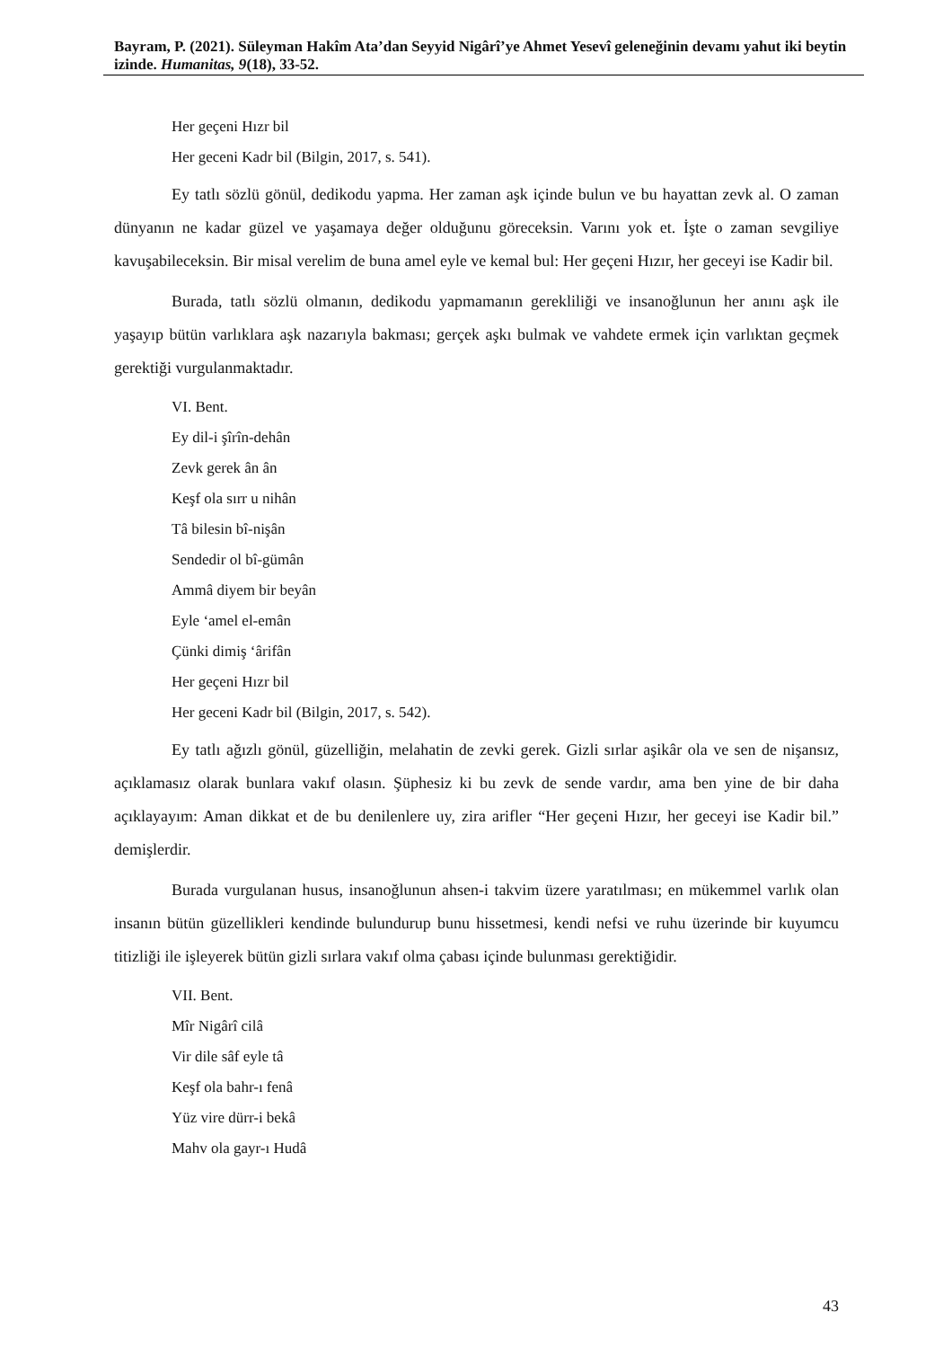Bayram, P. (2021). Süleyman Hakîm Ata’dan Seyyid Nigârî’ye Ahmet Yesevî geleneğinin devamı yahut iki beytin izinde. Humanitas, 9(18), 33-52.
Her geçeni Hızr bil
Her geceni Kadr bil (Bilgin, 2017, s. 541).
Ey tatlı sözlü gönül, dedikodu yapma. Her zaman aşk içinde bulun ve bu hayattan zevk al. O zaman dünyanın ne kadar güzel ve yaşamaya değer olduğunu göreceksin. Varını yok et. İşte o zaman sevgiliye kavuşabileceksin. Bir misal verelim de buna amel eyle ve kemal bul: Her geçeni Hızır, her geceyi ise Kadir bil.
Burada, tatlı sözlü olmanın, dedikodu yapmamanın gerekliliği ve insanoğlunun her anını aşk ile yaşayıp bütün varlıklara aşk nazarıyla bakması; gerçek aşkı bulmak ve vahdete ermek için varlıktan geçmek gerektiği vurgulanmaktadır.
VI. Bent.
Ey dil-i şîrîn-dehân
Zevk gerek ân ân
Keşf ola sırr u nihân
Tâ bilesin bî-nişân
Sendedir ol bî-gümân
Ammâ diyem bir beyân
Eyle ‘amel el-emân
Çünki dimiş ‘ârifân
Her geçeni Hızr bil
Her geceni Kadr bil (Bilgin, 2017, s. 542).
Ey tatlı ağızlı gönül, güzelliğin, melahatin de zevki gerek. Gizli sırlar aşikâr ola ve sen de nişansız, açıklamasız olarak bunlara vakıf olasın. Şüphesiz ki bu zevk de sende vardır, ama ben yine de bir daha açıklayayım: Aman dikkat et de bu denilenlere uy, zira arifler “Her geçeni Hızır, her geceyi ise Kadir bil.” demişlerdir.
Burada vurgulanan husus, insanoğlunun ahsen-i takvim üzere yaratılması; en mükemmel varlık olan insanın bütün güzellikleri kendinde bulundurup bunu hissetmesi, kendi nefsi ve ruhu üzerinde bir kuyumcu titizliği ile işleyerek bütün gizli sırlara vakıf olma çabası içinde bulunması gerektiğidir.
VII. Bent.
Mîr Nigârî cilâ
Vir dile sâf eyle tâ
Keşf ola bahr-ı fenâ
Yüz vire dürr-i bekâ
Mahv ola gayr-ı Hudâ
43